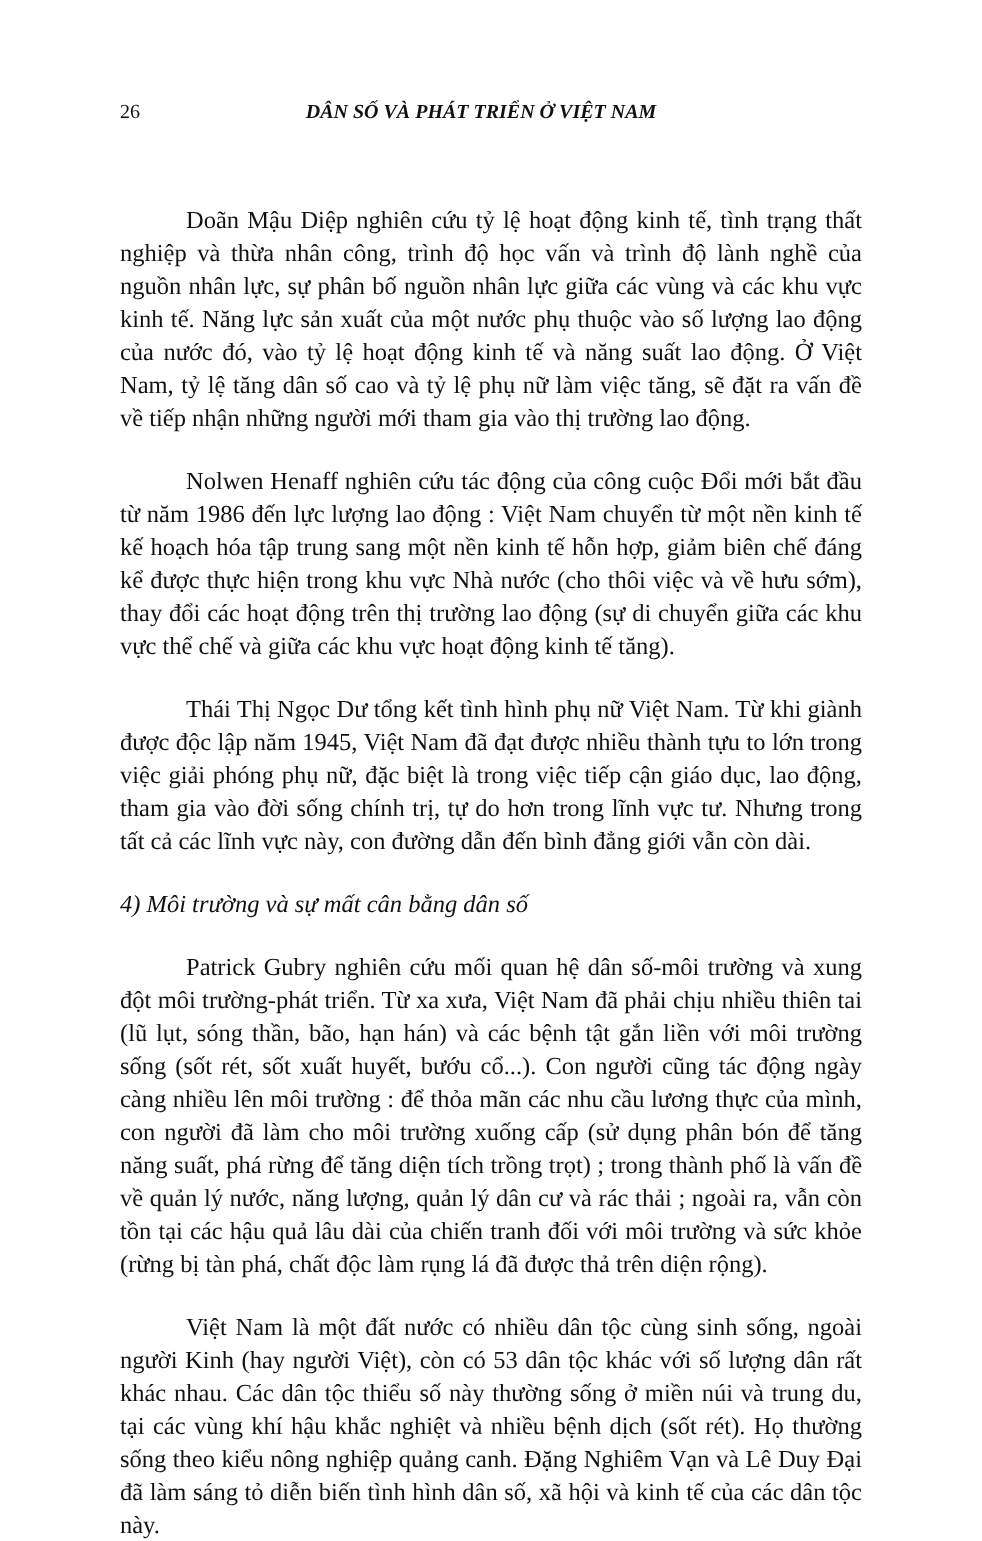26 DÂN SỐ VÀ PHÁT TRIỂN Ở VIỆT NAM
Doãn Mậu Diệp nghiên cứu tỷ lệ hoạt động kinh tế, tình trạng thất nghiệp và thừa nhân công, trình độ học vấn và trình độ lành nghề của nguồn nhân lực, sự phân bố nguồn nhân lực giữa các vùng và các khu vực kinh tế. Năng lực sản xuất của một nước phụ thuộc vào số lượng lao động của nước đó, vào tỷ lệ hoạt động kinh tế và năng suất lao động. Ở Việt Nam, tỷ lệ tăng dân số cao và tỷ lệ phụ nữ làm việc tăng, sẽ đặt ra vấn đề về tiếp nhận những người mới tham gia vào thị trường lao động.
Nolwen Henaff nghiên cứu tác động của công cuộc Đổi mới bắt đầu từ năm 1986 đến lực lượng lao động : Việt Nam chuyển từ một nền kinh tế kế hoạch hóa tập trung sang một nền kinh tế hỗn hợp, giảm biên chế đáng kể được thực hiện trong khu vực Nhà nước (cho thôi việc và về hưu sớm), thay đổi các hoạt động trên thị trường lao động (sự di chuyển giữa các khu vực thể chế và giữa các khu vực hoạt động kinh tế tăng).
Thái Thị Ngọc Dư tổng kết tình hình phụ nữ Việt Nam. Từ khi giành được độc lập năm 1945, Việt Nam đã đạt được nhiều thành tựu to lớn trong việc giải phóng phụ nữ, đặc biệt là trong việc tiếp cận giáo dục, lao động, tham gia vào đời sống chính trị, tự do hơn trong lĩnh vực tư. Nhưng trong tất cả các lĩnh vực này, con đường dẫn đến bình đẳng giới vẫn còn dài.
4) Môi trường và sự mất cân bằng dân số
Patrick Gubry nghiên cứu mối quan hệ dân số-môi trường và xung đột môi trường-phát triển. Từ xa xưa, Việt Nam đã phải chịu nhiều thiên tai (lũ lụt, sóng thần, bão, hạn hán) và các bệnh tật gắn liền với môi trường sống (sốt rét, sốt xuất huyết, bướu cổ...). Con người cũng tác động ngày càng nhiều lên môi trường : để thỏa mãn các nhu cầu lương thực của mình, con người đã làm cho môi trường xuống cấp (sử dụng phân bón để tăng năng suất, phá rừng để tăng diện tích trồng trọt) ; trong thành phố là vấn đề về quản lý nước, năng lượng, quản lý dân cư và rác thải ; ngoài ra, vẫn còn tồn tại các hậu quả lâu dài của chiến tranh đối với môi trường và sức khỏe (rừng bị tàn phá, chất độc làm rụng lá đã được thả trên diện rộng).
Việt Nam là một đất nước có nhiều dân tộc cùng sinh sống, ngoài người Kinh (hay người Việt), còn có 53 dân tộc khác với số lượng dân rất khác nhau. Các dân tộc thiểu số này thường sống ở miền núi và trung du, tại các vùng khí hậu khắc nghiệt và nhiều bệnh dịch (sốt rét). Họ thường sống theo kiểu nông nghiệp quảng canh. Đặng Nghiêm Vạn và Lê Duy Đại đã làm sáng tỏ diễn biến tình hình dân số, xã hội và kinh tế của các dân tộc này.